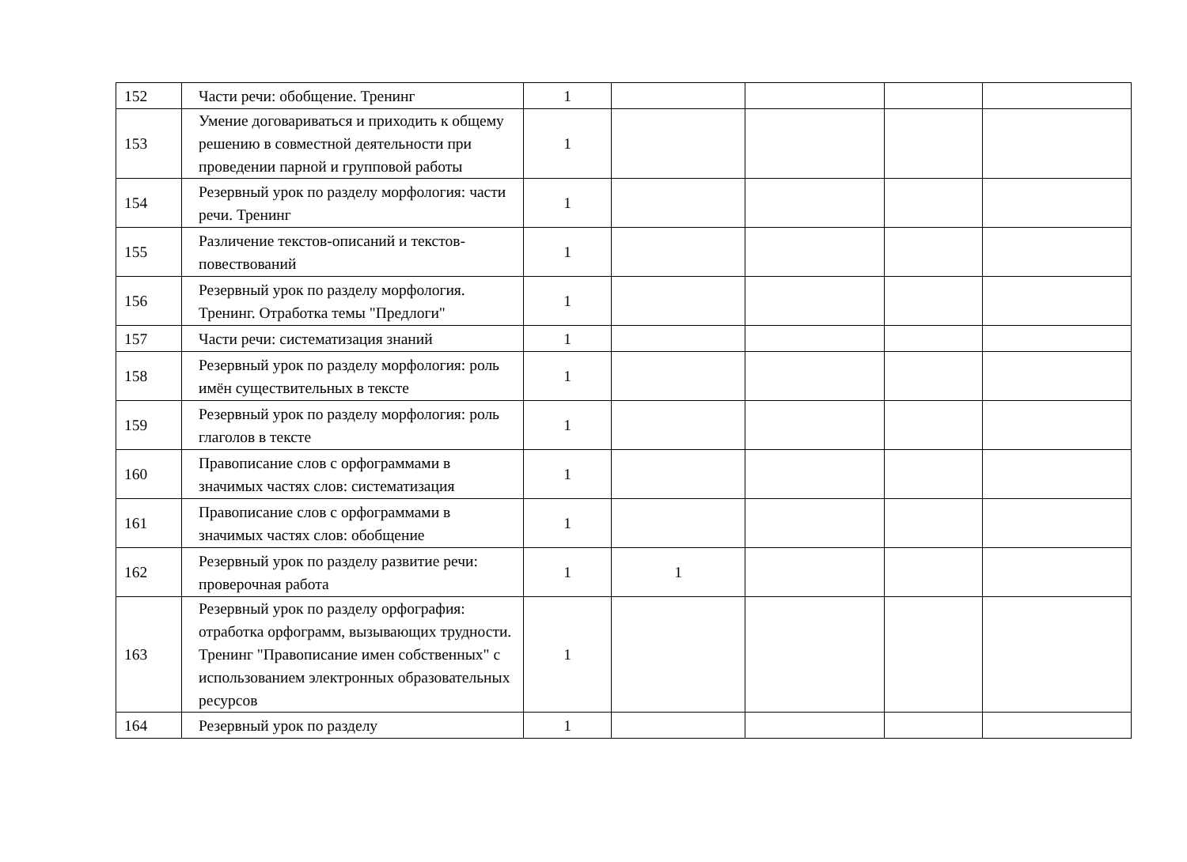| 152 | Части речи: обобщение. Тренинг | 1 | | | | |
| 153 | Умение договариваться и приходить к общему решению в совместной деятельности при проведении парной и групповой работы | 1 | | | | |
| 154 | Резервный урок по разделу морфология: части речи. Тренинг | 1 | | | | |
| 155 | Различение текстов-описаний и текстов-повествований | 1 | | | | |
| 156 | Резервный урок по разделу морфология. Тренинг. Отработка темы "Предлоги" | 1 | | | | |
| 157 | Части речи: систематизация знаний | 1 | | | | |
| 158 | Резервный урок по разделу морфология: роль имён существительных в тексте | 1 | | | | |
| 159 | Резервный урок по разделу морфология: роль глаголов в тексте | 1 | | | | |
| 160 | Правописание слов с орфограммами в значимых частях слов: систематизация | 1 | | | | |
| 161 | Правописание слов с орфограммами в значимых частях слов: обобщение | 1 | | | | |
| 162 | Резервный урок по разделу развитие речи: проверочная работа | 1 | 1 | | | |
| 163 | Резервный урок по разделу орфография: отработка орфограмм, вызывающих трудности. Тренинг "Правописание имен собственных" с использованием электронных образовательных ресурсов | 1 | | | | |
| 164 | Резервный урок по разделу | 1 | | | | |